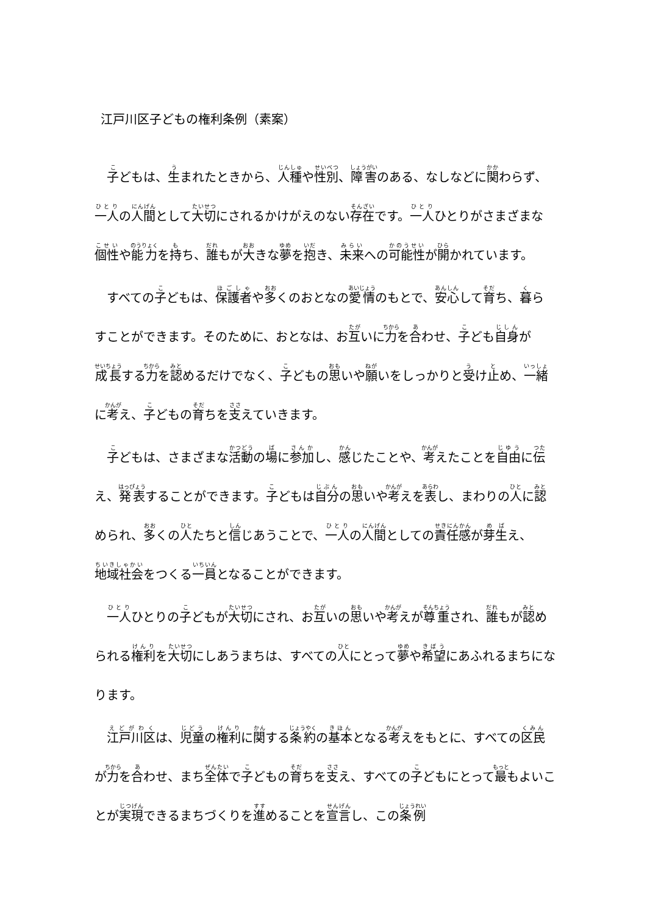江戸川区子どもの権利条例（素案）
子どもは、生まれたときから、人種や性別、障害のある、なしなどに関わらず、一人の人間として大切にされるかけがえのない存在です。一人ひとりがさまざまな個性や能力を持ち、誰もが大きな夢を抱き、未来への可能性が開かれています。
すべての子どもは、保護者や多くのおとなの愛情のもとで、安心して育ち、暮らすことができます。そのために、おとなは、お互いに力を合わせ、子ども自身が成長する力を認めるだけでなく、子どもの思いや願いをしっかりと受け止め、一緒に考え、子どもの育ちを支えていきます。
子どもは、さまざまな活動の場に参加し、感じたことや、考えたことを自由に伝え、発表することができます。子どもは自分の思いや考えを表し、まわりの人に認められ、多くの人たちと信じあうことで、一人の人間としての責任感が芽生え、地域社会をつくる一員となることができます。
一人ひとりの子どもが大切にされ、お互いの思いや考えが尊重され、誰もが認められる権利を大切にしあうまちは、すべての人にとって夢や希望にあふれるまちになります。
江戸川区は、児童の権利に関する条約の基本となる考えをもとに、すべての区民が力を合わせ、まち全体で子どもの育ちを支え、すべての子どもにとって最もよいことが実現できるまちづくりを進めることを宣言し、この条例